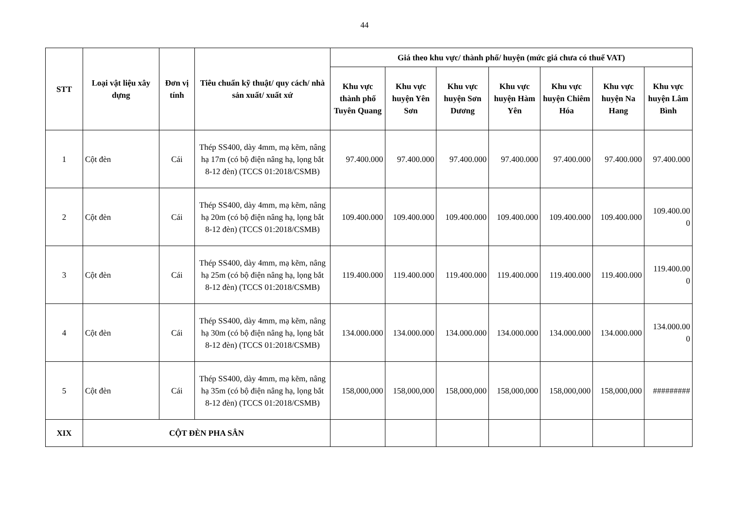44
| STT | Loại vật liệu xây dựng | Đơn vị tính | Tiêu chuẩn kỹ thuật/ quy cách/ nhà sản xuất/ xuất xứ | Giá theo khu vực/ thành phố/ huyện (mức giá chưa có thuế VAT) | | | | | | |
| --- | --- | --- | --- | --- | --- | --- | --- | --- | --- | --- |
| | | | | Khu vực thành phố Tuyên Quang | Khu vực huyện Yên Sơn | Khu vực huyện Sơn Dương | Khu vực huyện Hàm Yên | Khu vực huyện Chiêm Hóa | Khu vực huyện Na Hang | Khu vực huyện Lâm Bình |
| 1 | Cột đèn | Cái | Thép SS400, dày 4mm, mạ kẽm, nâng hạ 17m (có bộ điện nâng hạ, lọng bắt 8-12 đèn) (TCCS 01:2018/CSMB) | 97.400.000 | 97.400.000 | 97.400.000 | 97.400.000 | 97.400.000 | 97.400.000 | 97.400.000 |
| 2 | Cột đèn | Cái | Thép SS400, dày 4mm, mạ kẽm, nâng hạ 20m (có bộ điện nâng hạ, lọng bắt 8-12 đèn) (TCCS 01:2018/CSMB) | 109.400.000 | 109.400.000 | 109.400.000 | 109.400.000 | 109.400.000 | 109.400.000 | 109.400.00 0 |
| 3 | Cột đèn | Cái | Thép SS400, dày 4mm, mạ kẽm, nâng hạ 25m (có bộ điện nâng hạ, lọng bắt 8-12 đèn) (TCCS 01:2018/CSMB) | 119.400.000 | 119.400.000 | 119.400.000 | 119.400.000 | 119.400.000 | 119.400.000 | 119.400.00 0 |
| 4 | Cột đèn | Cái | Thép SS400, dày 4mm, mạ kẽm, nâng hạ 30m (có bộ điện nâng hạ, lọng bắt 8-12 đèn) (TCCS 01:2018/CSMB) | 134.000.000 | 134.000.000 | 134.000.000 | 134.000.000 | 134.000.000 | 134.000.000 | 134.000.00 0 |
| 5 | Cột đèn | Cái | Thép SS400, dày 4mm, mạ kẽm, nâng hạ 35m (có bộ điện nâng hạ, lọng bắt 8-12 đèn) (TCCS 01:2018/CSMB) | 158,000,000 | 158,000,000 | 158,000,000 | 158,000,000 | 158,000,000 | 158,000,000 | ######### |
| XIX | CỘT ĐÈN PHA SÂN | | | | | | | | | |